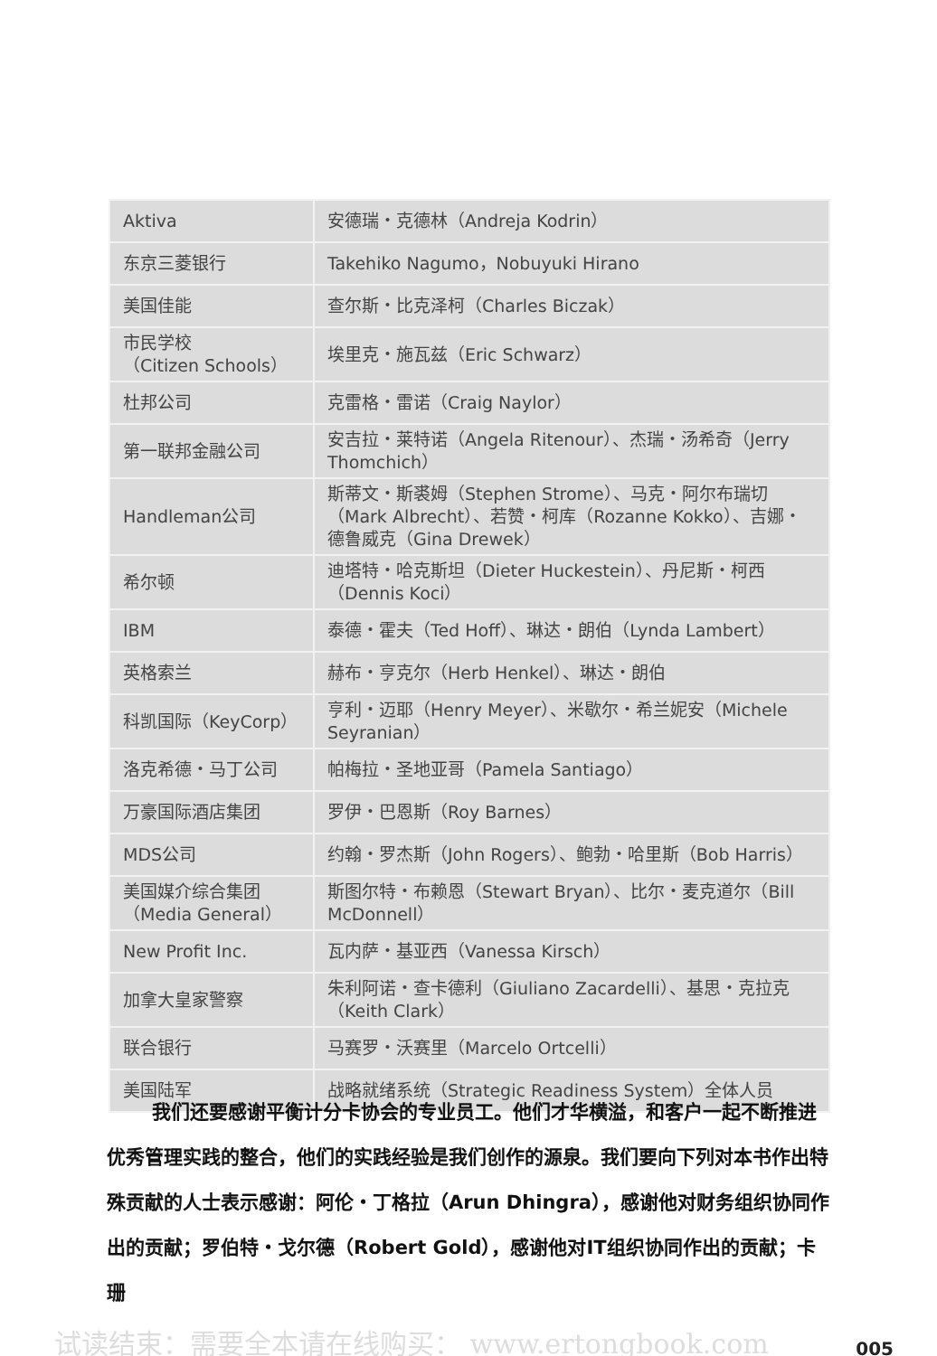| Aktiva | 安德瑞・克德林（Andreja Kodrin） |
| 东京三菱银行 | Takehiko Nagumo，Nobuyuki Hirano |
| 美国佳能 | 查尔斯・比克泽柯（Charles Biczak） |
| 市民学校 （Citizen Schools） | 埃里克・施瓦兹（Eric Schwarz） |
| 杜邦公司 | 克雷格・雷诺（Craig Naylor） |
| 第一联邦金融公司 | 安吉拉・莱特诺（Angela Ritenour）、杰瑞・汤希奇（Jerry Thomchich） |
| Handleman公司 | 斯蒂文・斯裘姆（Stephen Strome）、马克・阿尔布瑞切（Mark Albrecht）、若赞・柯库（Rozanne Kokko）、吉娜・德鲁威克（Gina Drewek） |
| 希尔顿 | 迪塔特・哈克斯坦（Dieter Huckestein）、丹尼斯・柯西（Dennis Koci） |
| IBM | 泰德・霍夫（Ted Hoff）、琳达・朗伯（Lynda Lambert） |
| 英格索兰 | 赫布・亨克尔（Herb Henkel）、琳达・朗伯 |
| 科凯国际（KeyCorp） | 亨利・迈耶（Henry Meyer）、米歇尔・希兰妮安（Michele Seyranian） |
| 洛克希德・马丁公司 | 帕梅拉・圣地亚哥（Pamela Santiago） |
| 万豪国际酒店集团 | 罗伊・巴恩斯（Roy Barnes） |
| MDS公司 | 约翰・罗杰斯（John Rogers）、鲍勃・哈里斯（Bob Harris） |
| 美国媒介综合集团 （Media General） | 斯图尔特・布赖恩（Stewart Bryan）、比尔・麦克道尔（Bill McDonnell） |
| New Profit Inc. | 瓦内萨・基亚西（Vanessa Kirsch） |
| 加拿大皇家警察 | 朱利阿诺・查卡德利（Giuliano Zacardelli）、基思・克拉克（Keith Clark） |
| 联合银行 | 马赛罗・沃赛里（Marcelo Ortcelli） |
| 美国陆军 | 战略就绪系统（Strategic Readiness System）全体人员 |
我们还要感谢平衡计分卡协会的专业员工。他们才华横溢，和客户一起不断推进优秀管理实践的整合，他们的实践经验是我们创作的源泉。我们要向下列对本书作出特殊贡献的人士表示感谢：阿伦・丁格拉（Arun Dhingra），感谢他对财务组织协同作出的贡献；罗伯特・戈尔德（Robert Gold），感谢他对IT组织协同作出的贡献；卡珊
试读结束：需要全本请在线购买： www.ertongbook.com
005